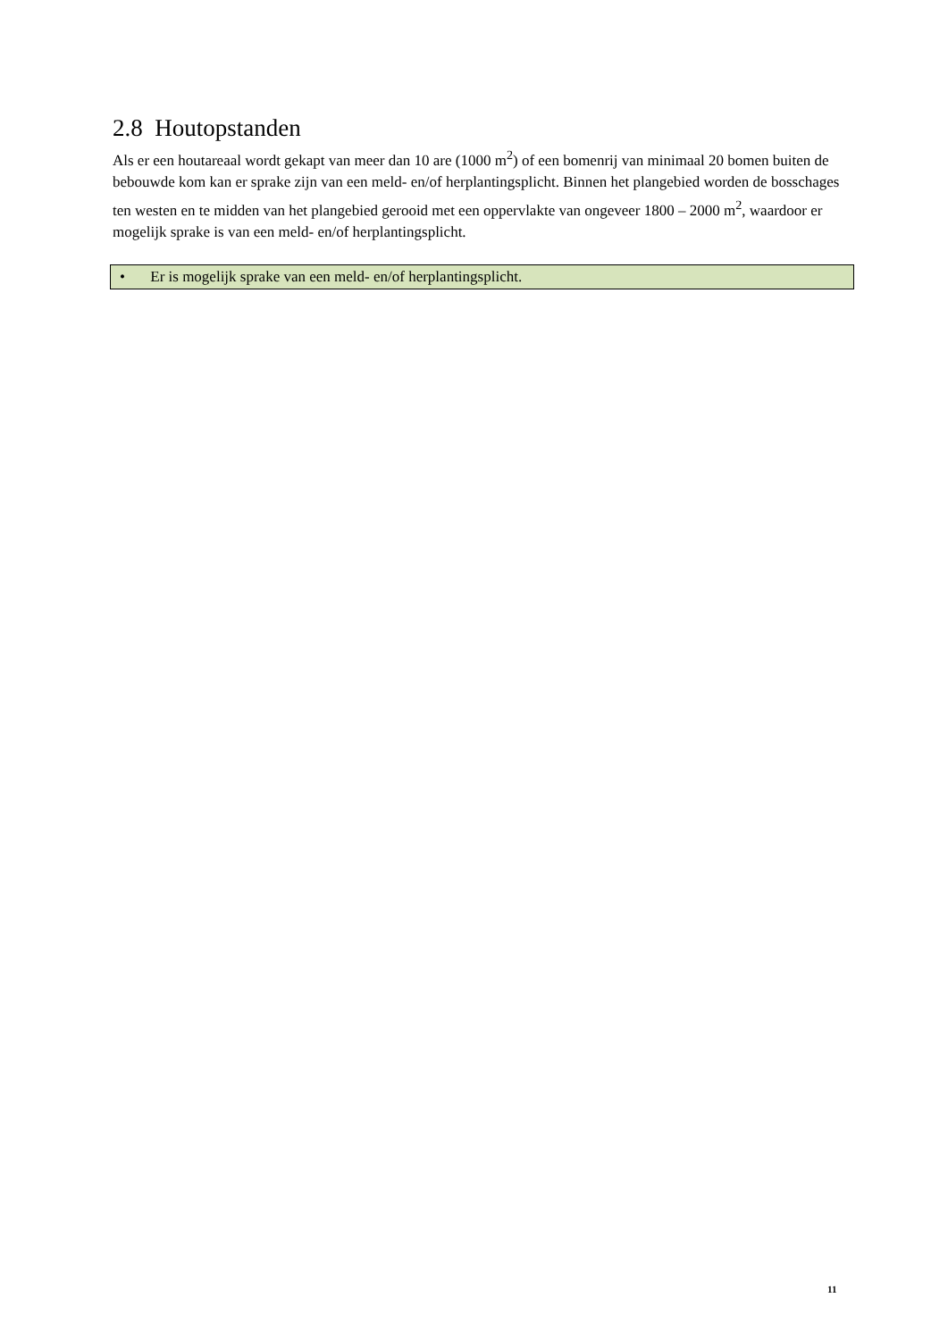2.8 Houtopstanden
Als er een houtareaal wordt gekapt van meer dan 10 are (1000 m<sup>2</sup>) of een bomenrij van minimaal 20 bomen buiten de bebouwde kom kan er sprake zijn van een meld- en/of herplantingsplicht. Binnen het plangebied worden de bosschages ten westen en te midden van het plangebied gerooid met een oppervlakte van ongeveer 1800 – 2000 m<sup>2</sup>, waardoor er mogelijk sprake is van een meld- en/of herplantingsplicht.
• Er is mogelijk sprake van een meld- en/of herplantingsplicht.
11